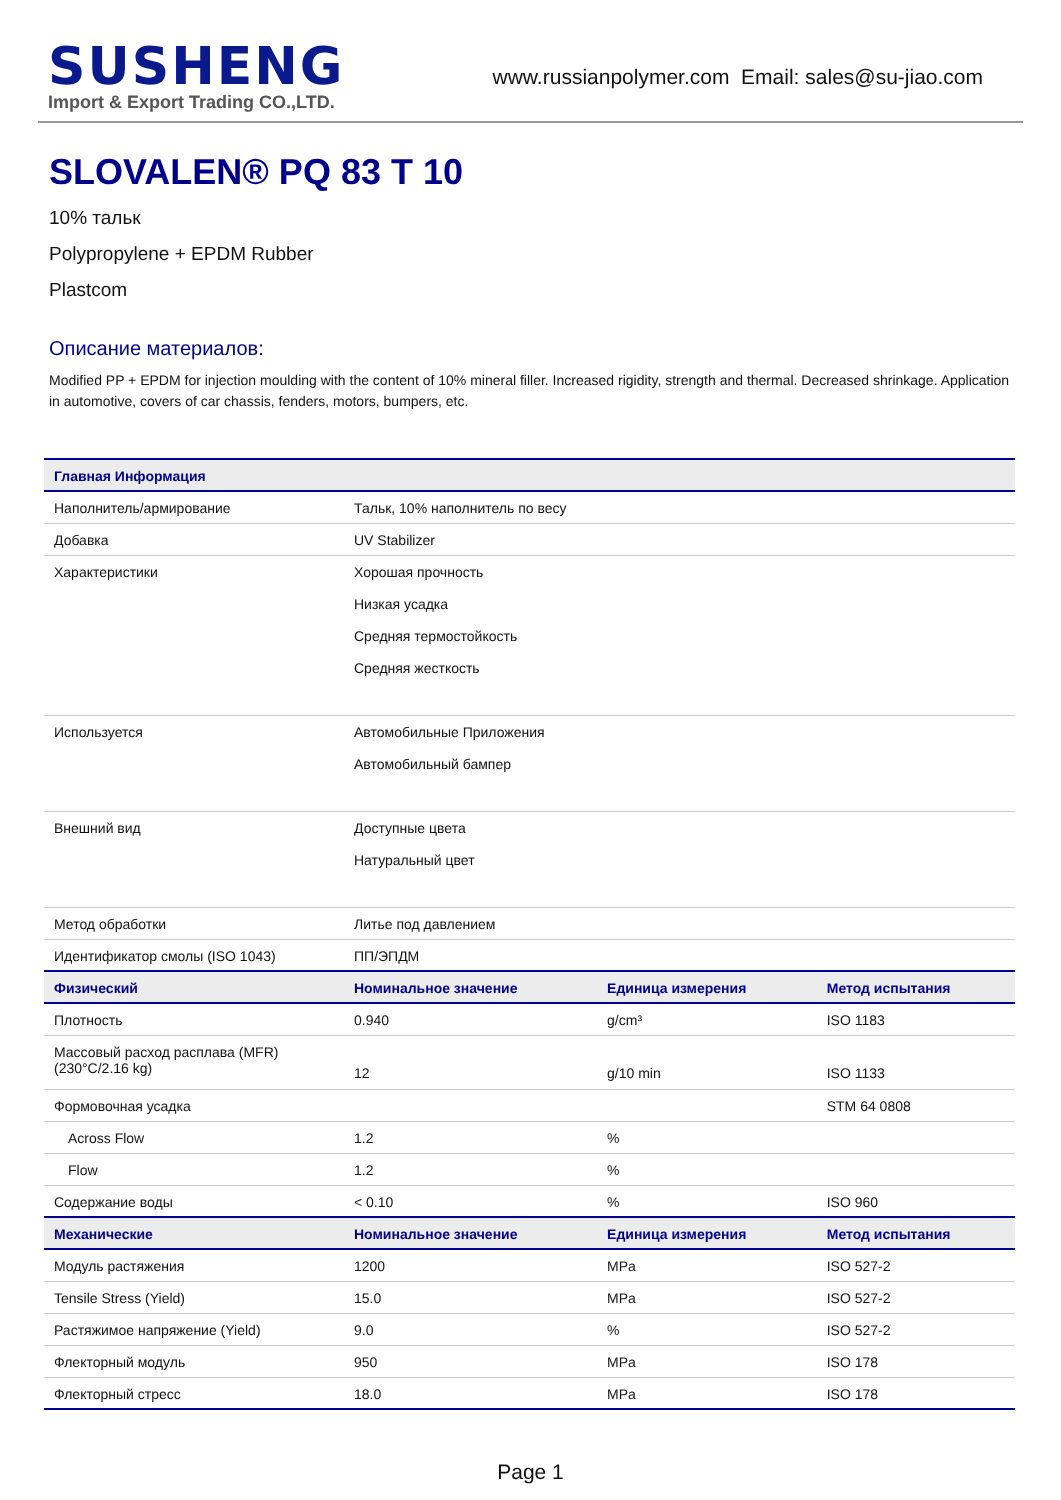SUSHENG
Import & Export Trading CO.,LTD.
www.russianpolymer.com Email: sales@su-jiao.com
SLOVALEN® PQ 83 T 10
10% тальк
Polypropylene + EPDM Rubber
Plastcom
Описание материалов:
Modified PP + EPDM for injection moulding with the content of 10% mineral filler. Increased rigidity, strength and thermal. Decreased shrinkage. Application in automotive, covers of car chassis, fenders, motors, bumpers, etc.
| Главная Информация | | | |
| --- | --- | --- | --- |
| Наполнитель/армирование | Тальк, 10% наполнитель по весу | | |
| Добавка | UV Stabilizer | | |
| Характеристики | Хорошая прочность Низкая усадка Средняя термостойкость Средняя жесткость | | |
| Используется | Автомобильные Приложения Автомобильный бампер | | |
| Внешний вид | Доступные цвета Натуральный цвет | | |
| Метод обработки | Литье под давлением | | |
| Идентификатор смолы (ISO 1043) | ПП/ЭПДМ | | |
| Физический | Номинальное значение | Единица измерения | Метод испытания |
| Плотность | 0.940 | g/cm³ | ISO 1183 |
| Массовый расход расплава (MFR) (230°C/2.16 kg) | 12 | g/10 min | ISO 1133 |
| Формовочная усадка | | | STM 64 0808 |
| Across Flow | 1.2 | % | |
| Flow | 1.2 | % | |
| Содержание воды | < 0.10 | % | ISO 960 |
| Механические | Номинальное значение | Единица измерения | Метод испытания |
| Модуль растяжения | 1200 | MPa | ISO 527-2 |
| Tensile Stress (Yield) | 15.0 | MPa | ISO 527-2 |
| Растяжимое напряжение (Yield) | 9.0 | % | ISO 527-2 |
| Флекторный модуль | 950 | MPa | ISO 178 |
| Флекторный стресс | 18.0 | MPa | ISO 178 |
Page 1